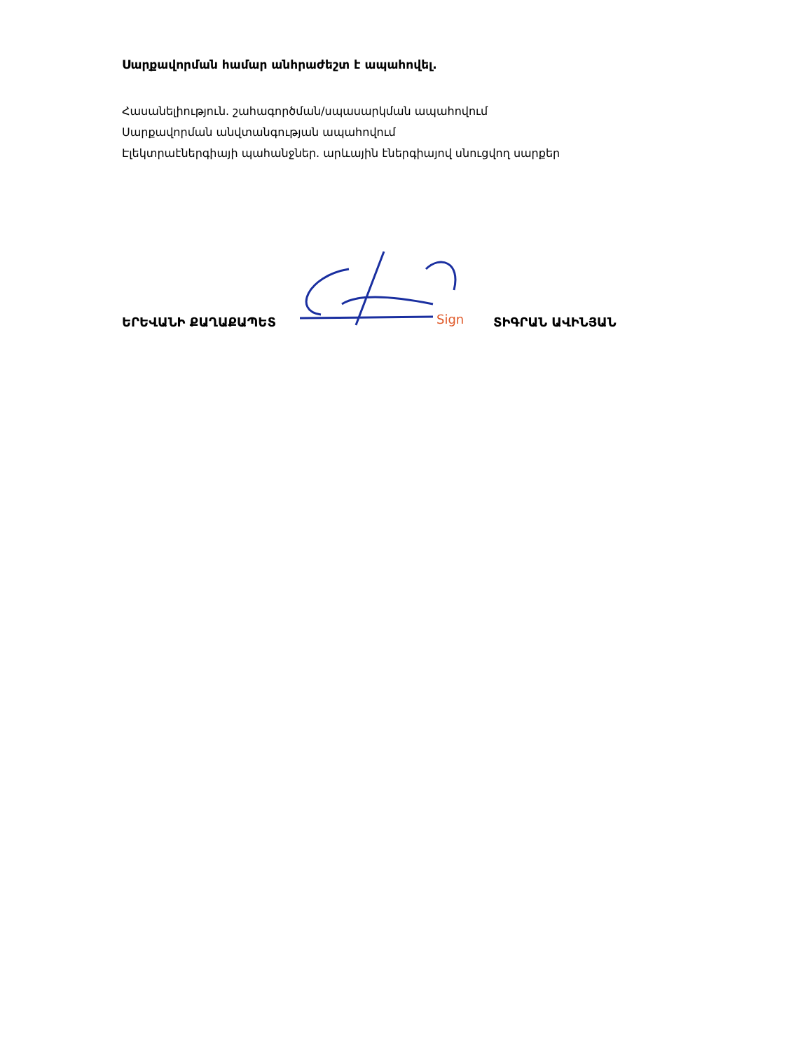Սարքավորման համար անհրաժեշտ է ապահովել.
Հասանելիություն. շահագործման/սպասարկման ապահովում
Սարքավորման անվտանգության ապահովում
Էլեկտրաէներգիայի պահանջներ. արևային էներգիայով սնուցվող սարքեր
ԵՐԵՎԱՆԻ ՔԱՂԱՔԱՊԵՏ
Sign
ՏԻԳՐԱՆ ԱՎԻՆՅԱՆ